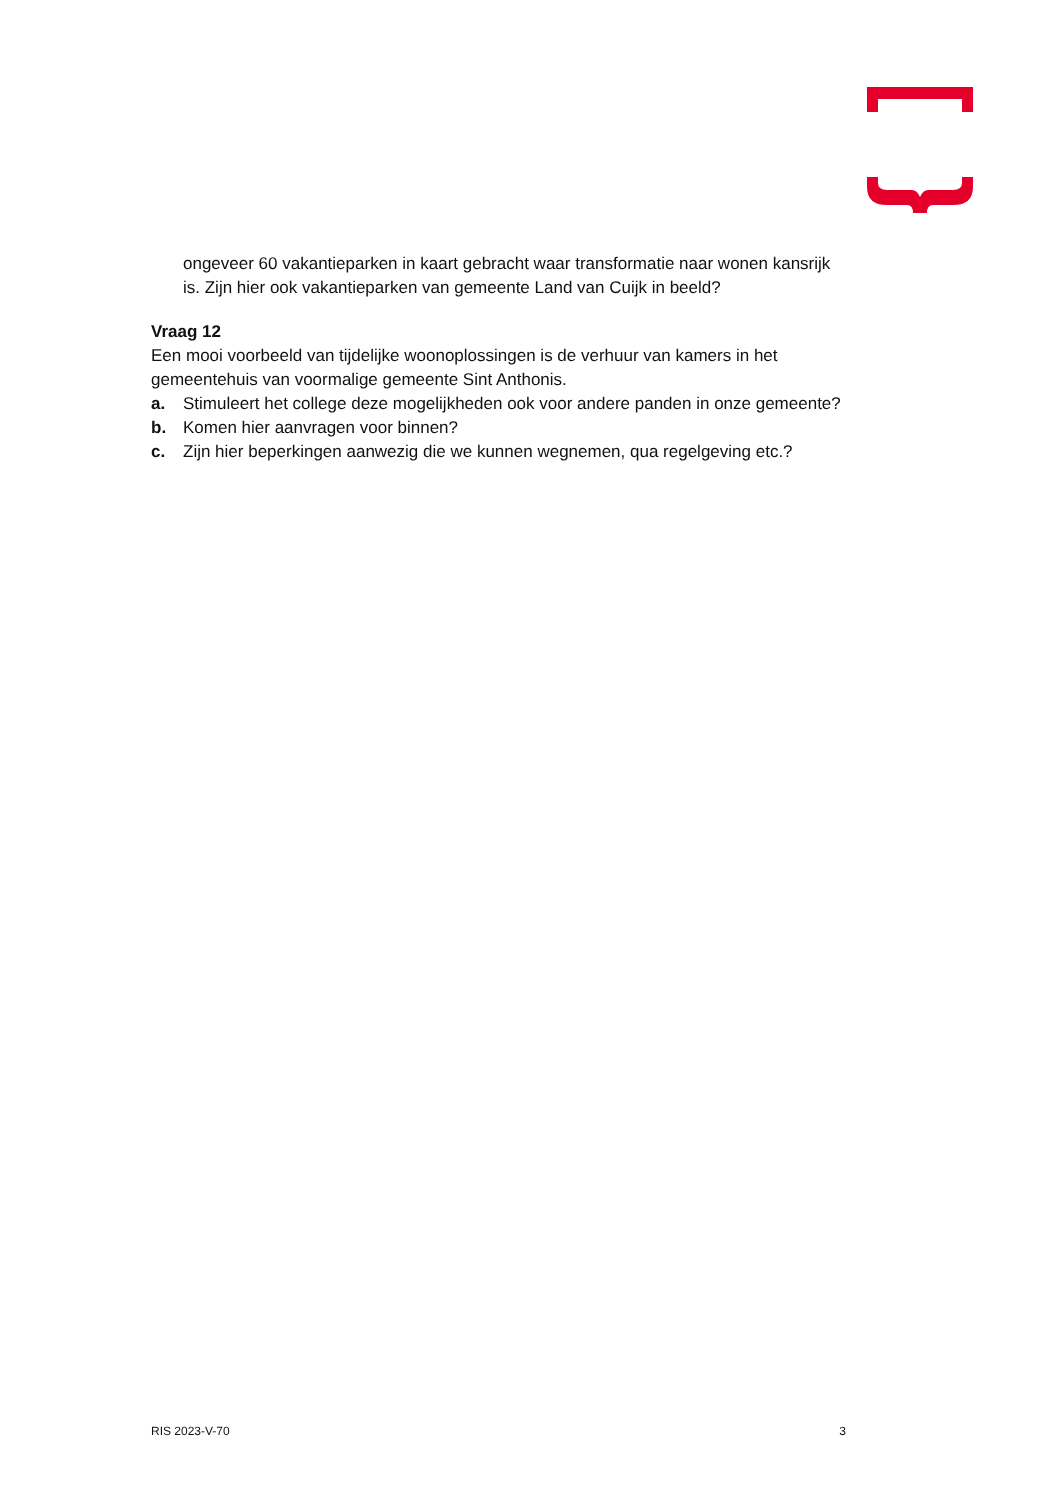ongeveer 60 vakantieparken in kaart gebracht waar transformatie naar wonen kansrijk is. Zijn hier ook vakantieparken van gemeente Land van Cuijk in beeld?
Vraag 12
Een mooi voorbeeld van tijdelijke woonoplossingen is de verhuur van kamers in het gemeentehuis van voormalige gemeente Sint Anthonis.
a. Stimuleert het college deze mogelijkheden ook voor andere panden in onze gemeente?
b. Komen hier aanvragen voor binnen?
c. Zijn hier beperkingen aanwezig die we kunnen wegnemen, qua regelgeving etc.?
RIS 2023-V-70 3